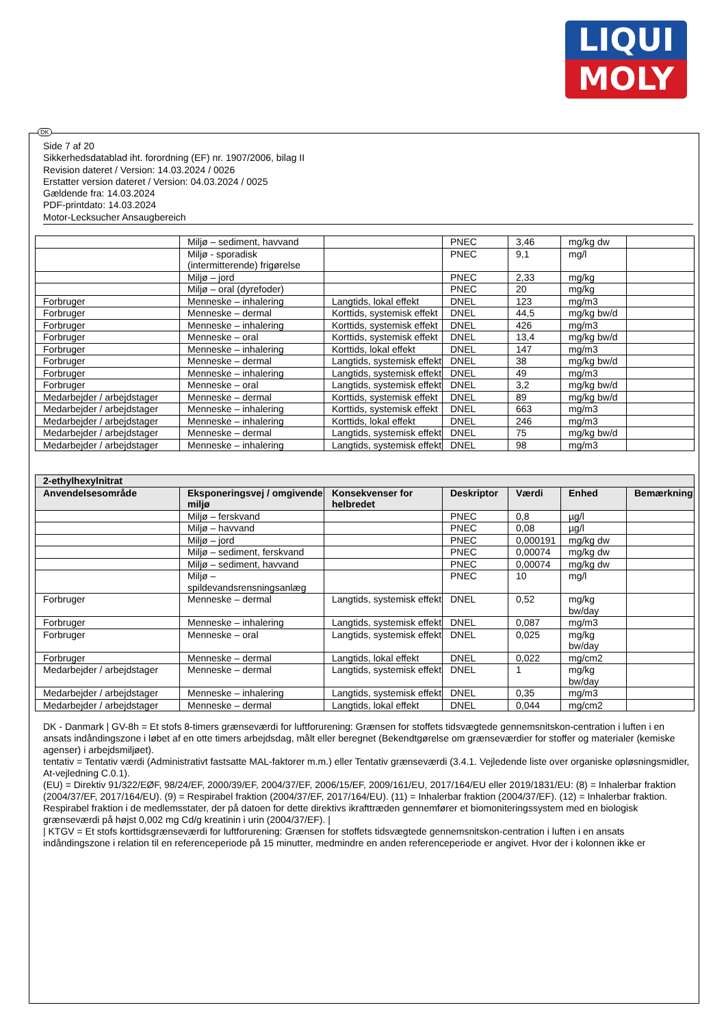LIQUI
MOLY
DK
Side 7 af 20
Sikkerhedsdatablad iht. forordning (EF) nr. 1907/2006, bilag II
Revision dateret / Version: 14.03.2024 / 0026
Erstatter version dateret / Version: 04.03.2024 / 0025
Gældende fra: 14.03.2024
PDF-printdato: 14.03.2024
Motor-Lecksucher Ansaugbereich
| | Miljø – sediment, havvand | | PNEC | 3,46 | mg/kg dw | |
| | Miljø - sporadisk (intermitterende) frigørelse | | PNEC | 9,1 | mg/l | |
| | Miljø – jord | | PNEC | 2,33 | mg/kg | |
| | Miljø – oral (dyrefoder) | | PNEC | 20 | mg/kg | |
| Forbruger | Menneske – inhalering | Langtids, lokal effekt | DNEL | 123 | mg/m3 | |
| Forbruger | Menneske – dermal | Korttids, systemisk effekt | DNEL | 44,5 | mg/kg bw/d | |
| Forbruger | Menneske – inhalering | Korttids, systemisk effekt | DNEL | 426 | mg/m3 | |
| Forbruger | Menneske – oral | Korttids, systemisk effekt | DNEL | 13,4 | mg/kg bw/d | |
| Forbruger | Menneske – inhalering | Korttids, lokal effekt | DNEL | 147 | mg/m3 | |
| Forbruger | Menneske – dermal | Langtids, systemisk effekt | DNEL | 38 | mg/kg bw/d | |
| Forbruger | Menneske – inhalering | Langtids, systemisk effekt | DNEL | 49 | mg/m3 | |
| Forbruger | Menneske – oral | Langtids, systemisk effekt | DNEL | 3,2 | mg/kg bw/d | |
| Medarbejder / arbejdstager | Menneske – dermal | Korttids, systemisk effekt | DNEL | 89 | mg/kg bw/d | |
| Medarbejder / arbejdstager | Menneske – inhalering | Korttids, systemisk effekt | DNEL | 663 | mg/m3 | |
| Medarbejder / arbejdstager | Menneske – inhalering | Korttids, lokal effekt | DNEL | 246 | mg/m3 | |
| Medarbejder / arbejdstager | Menneske – dermal | Langtids, systemisk effekt | DNEL | 75 | mg/kg bw/d | |
| Medarbejder / arbejdstager | Menneske – inhalering | Langtids, systemisk effekt | DNEL | 98 | mg/m3 | |
| 2-ethylhexylnitrat | | | | | | |
| --- | --- | --- | --- | --- | --- | --- |
| Anvendelsesområde | Eksponeringsvej / omgivende miljø | Konsekvenser for helbredet | Deskriptor | Værdi | Enhed | Bemærkning |
| | Miljø – ferskvand | | PNEC | 0,8 | µg/l | |
| | Miljø – havvand | | PNEC | 0,08 | µg/l | |
| | Miljø – jord | | PNEC | 0,000191 | mg/kg dw | |
| | Miljø – sediment, ferskvand | | PNEC | 0,00074 | mg/kg dw | |
| | Miljø – sediment, havvand | | PNEC | 0,00074 | mg/kg dw | |
| | Miljø – spildevandsrensningsanlæg | | PNEC | 10 | mg/l | |
| Forbruger | Menneske – dermal | Langtids, systemisk effekt | DNEL | 0,52 | mg/kg bw/day | |
| Forbruger | Menneske – inhalering | Langtids, systemisk effekt | DNEL | 0,087 | mg/m3 | |
| Forbruger | Menneske – oral | Langtids, systemisk effekt | DNEL | 0,025 | mg/kg bw/day | |
| Forbruger | Menneske – dermal | Langtids, lokal effekt | DNEL | 0,022 | mg/cm2 | |
| Medarbejder / arbejdstager | Menneske – dermal | Langtids, systemisk effekt | DNEL | 1 | mg/kg bw/day | |
| Medarbejder / arbejdstager | Menneske – inhalering | Langtids, systemisk effekt | DNEL | 0,35 | mg/m3 | |
| Medarbejder / arbejdstager | Menneske – dermal | Langtids, lokal effekt | DNEL | 0,044 | mg/cm2 | |
DK - Danmark | GV-8h = Et stofs 8-timers grænseværdi for luftforurening: Grænsen for stoffets tidsvægtede gennemsnitskon-centration i luften i en ansats indåndingszone i løbet af en otte timers arbejdsdag, målt eller beregnet (Bekendtgørelse om grænseværdier for stoffer og materialer (kemiske agenser) i arbejdsmiljøet).
tentativ = Tentativ værdi (Administrativt fastsatte MAL-faktorer m.m.) eller Tentativ grænseværdi (3.4.1. Vejledende liste over organiske opløsningsmidler, At-vejledning C.0.1).
(EU) = Direktiv 91/322/EØF, 98/24/EF, 2000/39/EF, 2004/37/EF, 2006/15/EF, 2009/161/EU, 2017/164/EU eller 2019/1831/EU: (8) = Inhalerbar fraktion (2004/37/EF, 2017/164/EU). (9) = Respirabel fraktion (2004/37/EF, 2017/164/EU). (11) = Inhalerbar fraktion (2004/37/EF). (12) = Inhalerbar fraktion. Respirabel fraktion i de medlemsstater, der på datoen for dette direktivs ikrafttræden gennemfører et biomoniteringssystem med en biologisk grænseværdi på højst 0,002 mg Cd/g kreatinin i urin (2004/37/EF). |
| KTGV = Et stofs korttidsgrænseværdi for luftforurening: Grænsen for stoffets tidsvægtede gennemsnitskon-centration i luften i en ansats indåndingszone i relation til en referenceperiode på 15 minutter, medmindre en anden referenceperiode er angivet. Hvor der i kolonnen ikke er